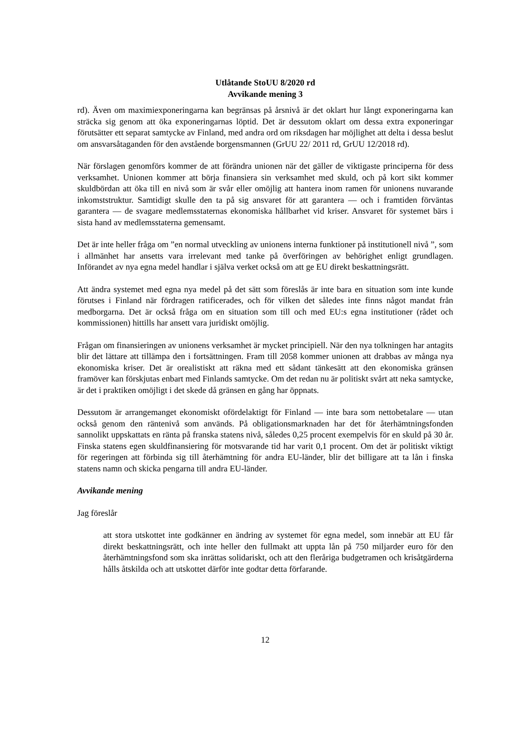Utlåtande StoUU 8/2020 rd
Avvikande mening 3
rd). Även om maximiexponeringarna kan begränsas på årsnivå är det oklart hur långt exponeringarna kan sträcka sig genom att öka exponeringarnas löptid. Det är dessutom oklart om dessa extra exponeringar förutsätter ett separat samtycke av Finland, med andra ord om riksdagen har möjlighet att delta i dessa beslut om ansvarsåtaganden för den avstående borgensmannen (GrUU 22/ 2011 rd, GrUU 12/2018 rd).
När förslagen genomförs kommer de att förändra unionen när det gäller de viktigaste principerna för dess verksamhet. Unionen kommer att börja finansiera sin verksamhet med skuld, och på kort sikt kommer skuldbördan att öka till en nivå som är svår eller omöjlig att hantera inom ramen för unionens nuvarande inkomststruktur. Samtidigt skulle den ta på sig ansvaret för att garantera — och i framtiden förväntas garantera — de svagare medlemsstaternas ekonomiska hållbarhet vid kriser. Ansvaret för systemet bärs i sista hand av medlemsstaterna gemensamt.
Det är inte heller fråga om ”en normal utveckling av unionens interna funktioner på institutionell nivå ”, som i allmänhet har ansetts vara irrelevant med tanke på överföringen av behörighet enligt grundlagen. Införandet av nya egna medel handlar i själva verket också om att ge EU direkt beskattningsrätt.
Att ändra systemet med egna nya medel på det sätt som föreslås är inte bara en situation som inte kunde förutses i Finland när fördragen ratificerades, och för vilken det således inte finns något mandat från medborgarna. Det är också fråga om en situation som till och med EU:s egna institutioner (rådet och kommissionen) hittills har ansett vara juridiskt omöjlig.
Frågan om finansieringen av unionens verksamhet är mycket principiell. När den nya tolkningen har antagits blir det lättare att tillämpa den i fortsättningen. Fram till 2058 kommer unionen att drabbas av många nya ekonomiska kriser. Det är orealistiskt att räkna med ett sådant tänkesätt att den ekonomiska gränsen framöver kan förskjutas enbart med Finlands samtycke. Om det redan nu är politiskt svårt att neka samtycke, är det i praktiken omöjligt i det skede då gränsen en gång har öppnats.
Dessutom är arrangemanget ekonomiskt ofördelaktigt för Finland — inte bara som nettobetalare — utan också genom den räntenivå som används. På obligationsmarknaden har det för återhämtningsfonden sannolikt uppskattats en ränta på franska statens nivå, således 0,25 procent exempelvis för en skuld på 30 år. Finska statens egen skuldfinansiering för motsvarande tid har varit 0,1 procent. Om det är politiskt viktigt för regeringen att förbinda sig till återhämtning för andra EU-länder, blir det billigare att ta lån i finska statens namn och skicka pengarna till andra EU-länder.
Avvikande mening
Jag föreslår
att stora utskottet inte godkänner en ändring av systemet för egna medel, som innebär att EU får direkt beskattningsrätt, och inte heller den fullmakt att uppta lån på 750 miljarder euro för den återhämtningsfond som ska inrättas solidariskt, och att den fleråriga budgetramen och krisåtgärderna hålls åtskilda och att utskottet därför inte godtar detta förfarande.
12